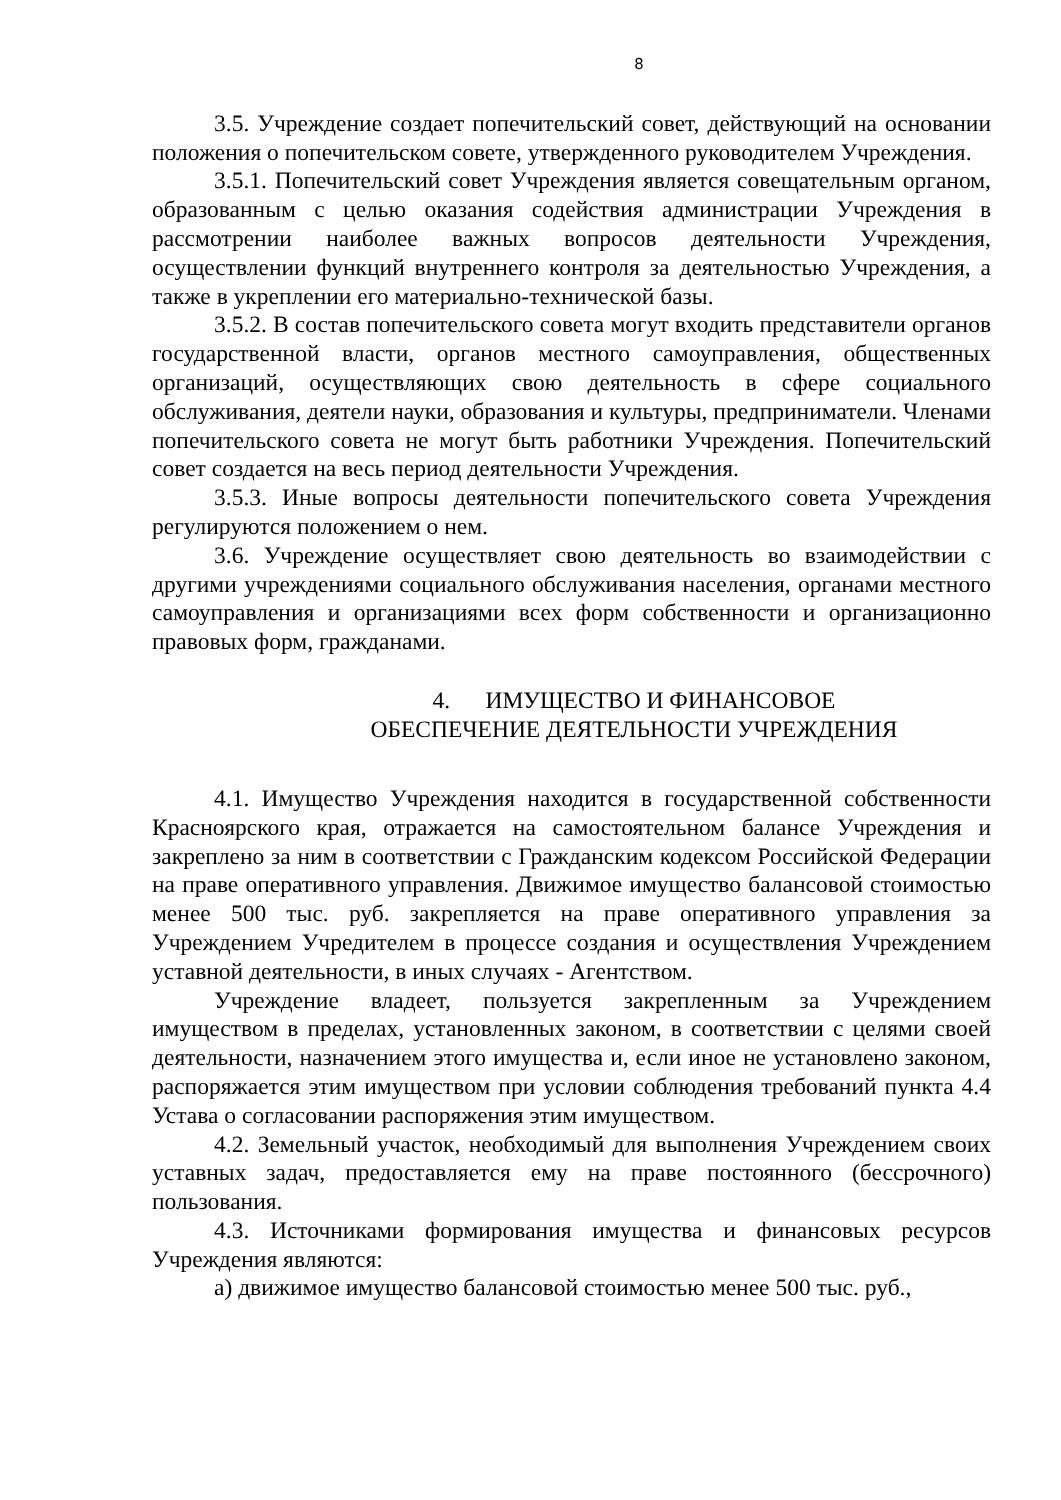8
3.5. Учреждение создает попечительский совет, действующий на основании положения о попечительском совете, утвержденного руководителем Учреждения.
3.5.1. Попечительский совет Учреждения является совещательным органом, образованным с целью оказания содействия администрации Учреждения в рассмотрении наиболее важных вопросов деятельности Учреждения, осуществлении функций внутреннего контроля за деятельностью Учреждения, а также в укреплении его материально-технической базы.
3.5.2. В состав попечительского совета могут входить представители органов государственной власти, органов местного самоуправления, общественных организаций, осуществляющих свою деятельность в сфере социального обслуживания, деятели науки, образования и культуры, предприниматели. Членами попечительского совета не могут быть работники Учреждения. Попечительский совет создается на весь период деятельности Учреждения.
3.5.3. Иные вопросы деятельности попечительского совета Учреждения регулируются положением о нем.
3.6. Учреждение осуществляет свою деятельность во взаимодействии с другими учреждениями социального обслуживания населения, органами местного самоуправления и организациями всех форм собственности и организационно правовых форм, гражданами.
4. ИМУЩЕСТВО И ФИНАНСОВОЕ
ОБЕСПЕЧЕНИЕ ДЕЯТЕЛЬНОСТИ УЧРЕЖДЕНИЯ
4.1. Имущество Учреждения находится в государственной собственности Красноярского края, отражается на самостоятельном балансе Учреждения и закреплено за ним в соответствии с Гражданским кодексом Российской Федерации на праве оперативного управления. Движимое имущество балансовой стоимостью менее 500 тыс. руб. закрепляется на праве оперативного управления за Учреждением Учредителем в процессе создания и осуществления Учреждением уставной деятельности, в иных случаях - Агентством.
Учреждение владеет, пользуется закрепленным за Учреждением имуществом в пределах, установленных законом, в соответствии с целями своей деятельности, назначением этого имущества и, если иное не установлено законом, распоряжается этим имуществом при условии соблюдения требований пункта 4.4 Устава о согласовании распоряжения этим имуществом.
4.2. Земельный участок, необходимый для выполнения Учреждением своих уставных задач, предоставляется ему на праве постоянного (бессрочного) пользования.
4.3. Источниками формирования имущества и финансовых ресурсов Учреждения являются:
а) движимое имущество балансовой стоимостью менее 500 тыс. руб.,